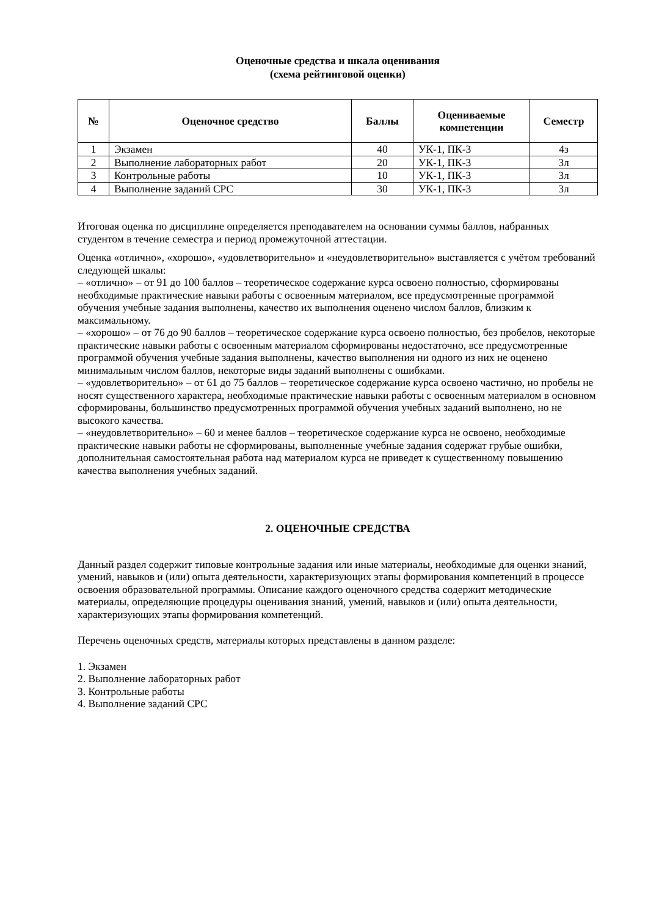Оценочные средства и шкала оценивания
(схема рейтинговой оценки)
| № | Оценочное средство | Баллы | Оцениваемые компетенции | Семестр |
| --- | --- | --- | --- | --- |
| 1 | Экзамен | 40 | УК-1, ПК-3 | 4з |
| 2 | Выполнение лабораторных работ | 20 | УК-1, ПК-3 | 3л |
| 3 | Контрольные работы | 10 | УК-1, ПК-3 | 3л |
| 4 | Выполнение заданий СРС | 30 | УК-1, ПК-3 | 3л |
Итоговая оценка по дисциплине определяется преподавателем на основании суммы баллов, набранных студентом в течение семестра и период промежуточной аттестации.
Оценка «отлично», «хорошо», «удовлетворительно» и «неудовлетворительно» выставляется с учётом требований следующей шкалы:
– «отлично» – от 91 до 100 баллов – теоретическое содержание курса освоено полностью, сформированы необходимые практические навыки работы с освоенным материалом, все предусмотренные программой обучения учебные задания выполнены, качество их выполнения оценено числом баллов, близким к максимальному.
– «хорошо» – от 76 до 90 баллов – теоретическое содержание курса освоено полностью, без пробелов, некоторые практические навыки работы с освоенным материалом сформированы недостаточно, все предусмотренные программой обучения учебные задания выполнены, качество выполнения ни одного из них не оценено минимальным числом баллов, некоторые виды заданий выполнены с ошибками.
– «удовлетворительно» – от 61 до 75 баллов – теоретическое содержание курса освоено частично, но пробелы не носят существенного характера, необходимые практические навыки работы с освоенным материалом в основном сформированы, большинство предусмотренных программой обучения учебных заданий выполнено, но не высокого качества.
– «неудовлетворительно» – 60 и менее баллов – теоретическое содержание курса не освоено, необходимые практические навыки работы не сформированы, выполненные учебные задания содержат грубые ошибки, дополнительная самостоятельная работа над материалом курса не приведет к существенному повышению качества выполнения учебных заданий.
2. ОЦЕНОЧНЫЕ СРЕДСТВА
Данный раздел содержит типовые контрольные задания или иные материалы, необходимые для оценки знаний, умений, навыков и (или) опыта деятельности, характеризующих этапы формирования компетенций в процессе освоения образовательной программы. Описание каждого оценочного средства содержит методические материалы, определяющие процедуры оценивания знаний, умений, навыков и (или) опыта деятельности, характеризующих этапы формирования компетенций.
Перечень оценочных средств, материалы которых представлены в данном разделе:
1. Экзамен
2. Выполнение лабораторных работ
3. Контрольные работы
4. Выполнение заданий СРС